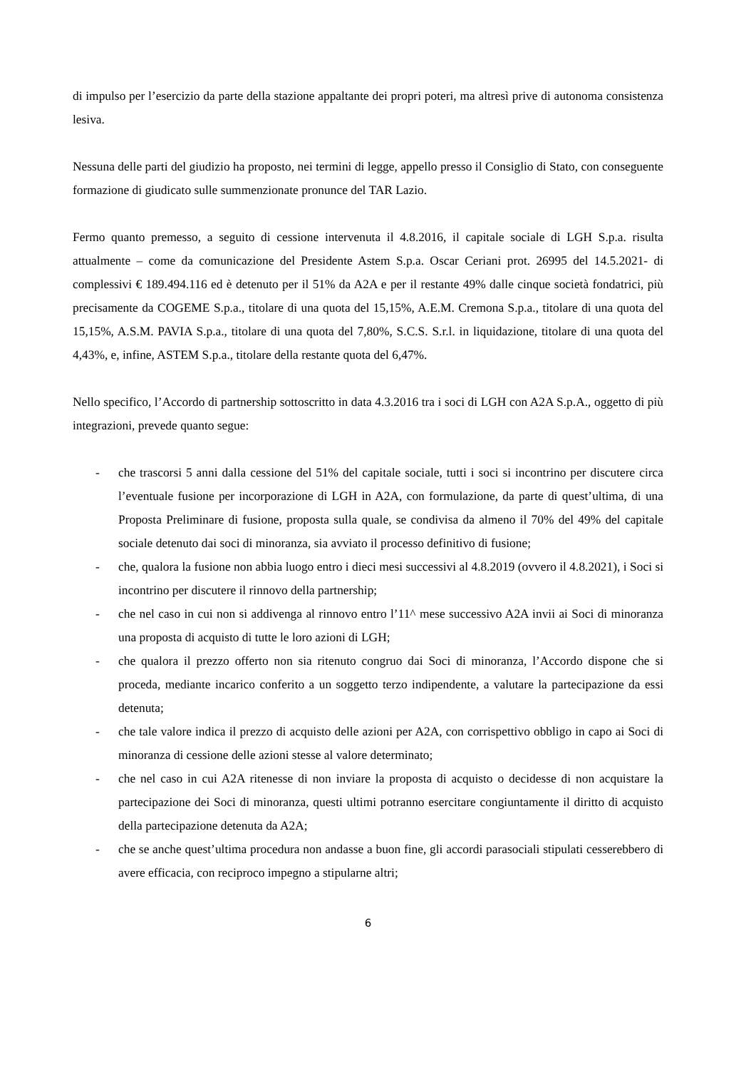di impulso per l’esercizio da parte della stazione appaltante dei propri poteri, ma altresì prive di autonoma consistenza lesiva.
Nessuna delle parti del giudizio ha proposto, nei termini di legge, appello presso il Consiglio di Stato, con conseguente formazione di giudicato sulle summenzionate pronunce del TAR Lazio.
Fermo quanto premesso, a seguito di cessione intervenuta il 4.8.2016, il capitale sociale di LGH S.p.a. risulta attualmente – come da comunicazione del Presidente Astem S.p.a. Oscar Ceriani prot. 26995 del 14.5.2021- di complessivi € 189.494.116 ed è detenuto per il 51% da A2A e per il restante 49% dalle cinque società fondatrici, più precisamente da COGEME S.p.a., titolare di una quota del 15,15%, A.E.M. Cremona S.p.a., titolare di una quota del 15,15%, A.S.M. PAVIA S.p.a., titolare di una quota del 7,80%, S.C.S. S.r.l. in liquidazione, titolare di una quota del 4,43%, e, infine, ASTEM S.p.a., titolare della restante quota del 6,47%.
Nello specifico, l’Accordo di partnership sottoscritto in data 4.3.2016 tra i soci di LGH con A2A S.p.A., oggetto di più integrazioni, prevede quanto segue:
- che trascorsi 5 anni dalla cessione del 51% del capitale sociale, tutti i soci si incontrino per discutere circa l’eventuale fusione per incorporazione di LGH in A2A, con formulazione, da parte di quest’ultima, di una Proposta Preliminare di fusione, proposta sulla quale, se condivisa da almeno il 70% del 49% del capitale sociale detenuto dai soci di minoranza, sia avviato il processo definitivo di fusione;
- che, qualora la fusione non abbia luogo entro i dieci mesi successivi al 4.8.2019 (ovvero il 4.8.2021), i Soci si incontrino per discutere il rinnovo della partnership;
- che nel caso in cui non si addivenga al rinnovo entro l’11^ mese successivo A2A invii ai Soci di minoranza una proposta di acquisto di tutte le loro azioni di LGH;
- che qualora il prezzo offerto non sia ritenuto congruo dai Soci di minoranza, l’Accordo dispone che si proceda, mediante incarico conferito a un soggetto terzo indipendente, a valutare la partecipazione da essi detenuta;
- che tale valore indica il prezzo di acquisto delle azioni per A2A, con corrispettivo obbligo in capo ai Soci di minoranza di cessione delle azioni stesse al valore determinato;
- che nel caso in cui A2A ritenesse di non inviare la proposta di acquisto o decidesse di non acquistare la partecipazione dei Soci di minoranza, questi ultimi potranno esercitare congiuntamente il diritto di acquisto della partecipazione detenuta da A2A;
- che se anche quest’ultima procedura non andasse a buon fine, gli accordi parasociali stipulati cesserebbero di avere efficacia, con reciproco impegno a stipularne altri;
6